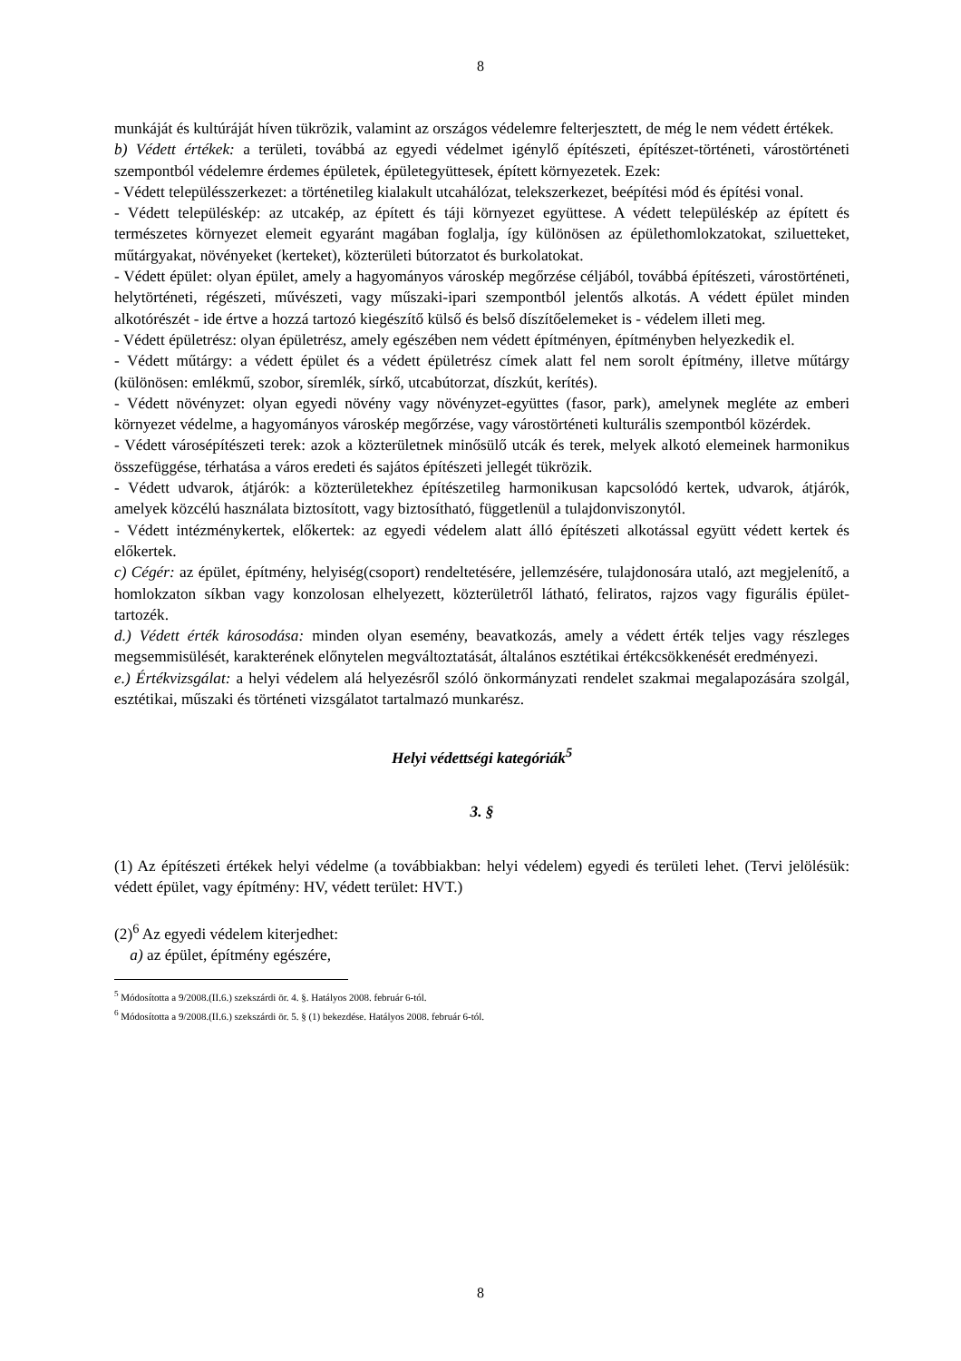8
munkáját és kultúráját híven tükrözik, valamint az országos védelemre felterjesztett, de még le nem védett értékek.
b) Védett értékek: a területi, továbbá az egyedi védelmet igénylő építészeti, építészet-történeti, várostörténeti szempontból védelemre érdemes épületek, épületegyüttesek, épített környezetek. Ezek:
- Védett településszerkezet: a történetileg kialakult utcahálózat, telekszerkezet, beépítési mód és építési vonal.
- Védett településkép: az utcakép, az épített és táji környezet együttese. A védett településkép az épített és természetes környezet elemeit egyaránt magában foglalja, így különösen az épülethomlokzatokat, sziluetteket, műtárgyakat, növényeket (kerteket), közterületi bútorzatot és burkolatokat.
- Védett épület: olyan épület, amely a hagyományos városkép megőrzése céljából, továbbá építészeti, várostörténeti, helytörténeti, régészeti, művészeti, vagy műszaki-ipari szempontból jelentős alkotás. A védett épület minden alkotórészét - ide értve a hozzá tartozó kiegészítő külső és belső díszítőelemeket is - védelem illeti meg.
- Védett épületrész: olyan épületrész, amely egészében nem védett építményen, építményben helyezkedik el.
- Védett műtárgy: a védett épület és a védett épületrész címek alatt fel nem sorolt építmény, illetve műtárgy (különösen: emlékmű, szobor, síremlék, sírkő, utcabútorzat, díszkút, kerítés).
- Védett növényzet: olyan egyedi növény vagy növényzet-együttes (fasor, park), amelynek megléte az emberi környezet védelme, a hagyományos városkép megőrzése, vagy várostörténeti kulturális szempontból közérdek.
- Védett városépítészeti terek: azok a közterületnek minősülő utcák és terek, melyek alkotó elemeinek harmonikus összefüggése, térhatása a város eredeti és sajátos építészeti jellegét tükrözik.
- Védett udvarok, átjárók: a közterületekhez építészetileg harmonikusan kapcsolódó kertek, udvarok, átjárók, amelyek közcélú használata biztosított, vagy biztosítható, függetlenül a tulajdonviszonytól.
- Védett intézménykertek, előkertek: az egyedi védelem alatt álló építészeti alkotással együtt védett kertek és előkertek.
c) Cégér: az épület, építmény, helyiség(csoport) rendeltetésére, jellemzésére, tulajdonosára utaló, azt megjelenítő, a homlokzaton síkban vagy konzolosan elhelyezett, közterületről látható, feliratos, rajzos vagy figurális épület-tartozék.
d.) Védett érték károsodása: minden olyan esemény, beavatkozás, amely a védett érték teljes vagy részleges megsemmisülését, karakterének előnytelen megváltoztatását, általános esztétikai értékcsökkenését eredményezi.
e.) Értékvizsgálat: a helyi védelem alá helyezésről szóló önkormányzati rendelet szakmai megalapozására szolgál, esztétikai, műszaki és történeti vizsgálatot tartalmazó munkarész.
Helyi védettségi kategóriák<sup>5</sup>
3. §
(1) Az építészeti értékek helyi védelme (a továbbiakban: helyi védelem) egyedi és területi lehet. (Tervi jelölésük: védett épület, vagy építmény: HV, védett terület: HVT.)
(2)<sup>6</sup> Az egyedi védelem kiterjedhet:
a) az épület, építmény egészére,
<sup>5</sup> Módosította a 9/2008.(II.6.) szekszárdi ör. 4. §. Hatályos 2008. február 6-tól.
<sup>6</sup> Módosította a 9/2008.(II.6.) szekszárdi ör. 5. § (1) bekezdése. Hatályos 2008. február 6-tól.
8